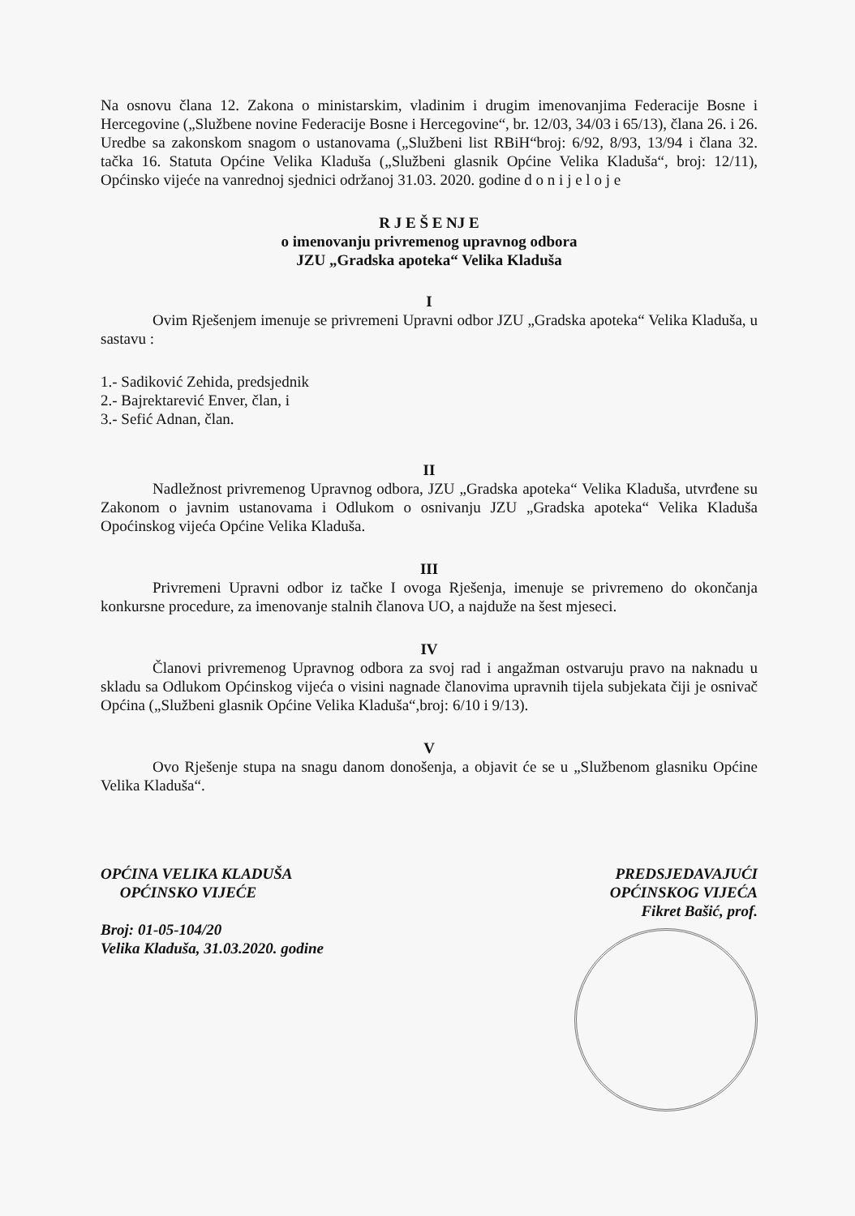Na osnovu člana 12. Zakona o ministarskim, vladinim i drugim imenovanjima Federacije Bosne i Hercegovine („Službene novine Federacije Bosne i Hercegovine“, br. 12/03, 34/03 i 65/13), člana 26. i 26. Uredbe sa zakonskom snagom o ustanovama („Službeni list RBiH“broj: 6/92, 8/93, 13/94 i člana 32. tačka 16. Statuta Općine Velika Kladuša („Službeni glasnik Općine Velika Kladuša“, broj: 12/11), Općinsko vijeće na vanrednoj sjednici održanoj 31.03. 2020. godine d o n i j e l o j e
R J E Š E NJ E
o imenovanju privremenog upravnog odbora
JZU „Gradska apoteka“ Velika Kladuša
I
Ovim Rješenjem imenuje se privremeni Upravni odbor JZU „Gradska apoteka“ Velika Kladuša, u sastavu :
1.- Sadiković Zehida, predsjednik
2.- Bajrektarević Enver, član, i
3.- Sefić Adnan, član.
II
Nadležnost privremenog Upravnog odbora, JZU „Gradska apoteka“ Velika Kladuša, utvrđene su Zakonom o javnim ustanovama i Odlukom o osnivanju JZU „Gradska apoteka“ Velika Kladuša Opoćinskog vijeća Općine Velika Kladuša.
III
Privremeni Upravni odbor iz tačke I ovoga Rješenja, imenuje se privremeno do okončanja konkursne procedure, za imenovanje stalnih članova UO, a najduže na šest mjeseci.
IV
Članovi privremenog Upravnog odbora za svoj rad i angažman ostvaruju pravo na naknadu u skladu sa Odlukom Općinskog vijeća o visini nagnade članovima upravnih tijela subjekata čiji je osnivač Općina („Službeni glasnik Općine Velika Kladuša“,broj: 6/10 i 9/13).
V
Ovo Rješenje stupa na snagu danom donošenja, a objavit će se u „Službenom glasniku Općine Velika Kladuša“.
OPĆINA VELIKA KLADUŠA
OPĆINSKO VIJEĆE
Broj: 01-05-104/20
Velika Kladuša, 31.03.2020. godine
PREDSJEDAVAJUĆI
OPĆINSKOG VIJEĆA
Fikret Bašić, prof.